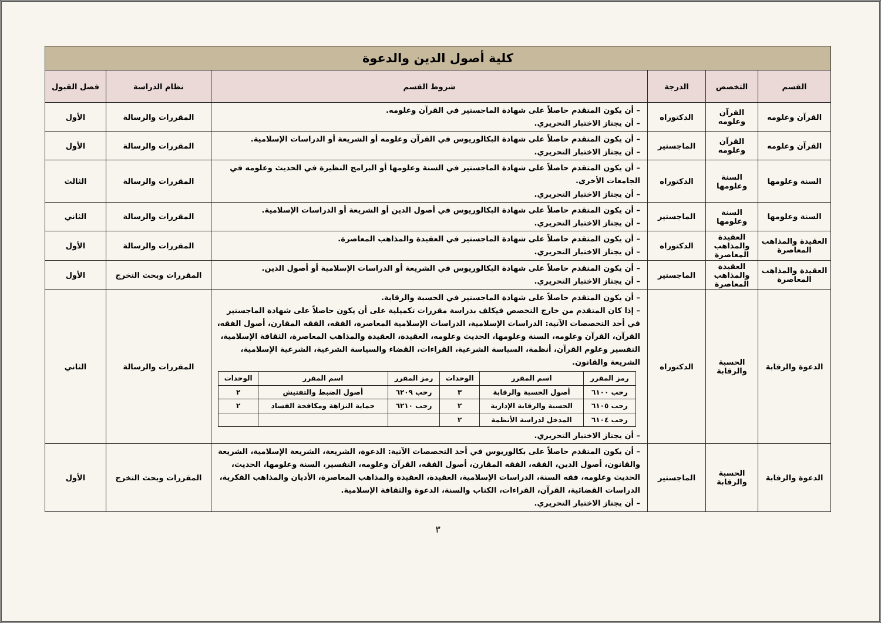| كلية أصول الدين والدعوة | | | | | |
| القسم | التخصص | الدرجة | شروط القسم | نظام الدراسة | فصل القبول |
| القرآن وعلومه | القرآن وعلومه | الدكتوراه | – أن يكون المتقدم حاصلاً على شهادة الماجستير في القرآن وعلومه. – أن يجتاز الاختبار التحريري. | المقررات والرسالة | الأول |
| القرآن وعلومه | القرآن وعلومه | الماجستير | – أن يكون المتقدم حاصلاً على شهادة البكالوريوس في القرآن وعلومه أو الشريعة أو الدراسات الإسلامية. – أن يجتاز الاختبار التحريري. | المقررات والرسالة | الأول |
| السنة وعلومها | السنة وعلومها | الدكتوراه | – أن يكون المتقدم حاصلاً على شهادة الماجستير في السنة وعلومها أو البرامج النظيرة في الحديث وعلومه في الجامعات الأخرى. – أن يجتاز الاختبار التحريري. | المقررات والرسالة | الثالث |
| السنة وعلومها | السنة وعلومها | الماجستير | – أن يكون المتقدم حاصلاً على شهادة البكالوريوس في أصول الدين أو الشريعة أو الدراسات الإسلامية. – أن يجتاز الاختبار التحريري. | المقررات والرسالة | الثاني |
| العقيدة والمذاهب المعاصرة | العقيدة والمذاهب المعاصرة | الدكتوراه | – أن يكون المتقدم حاصلاً على شهادة الماجستير في العقيدة والمذاهب المعاصرة. – أن يجتاز الاختبار التحريري. | المقررات والرسالة | الأول |
| العقيدة والمذاهب المعاصرة | العقيدة والمذاهب المعاصرة | الماجستير | – أن يكون المتقدم حاصلاً على شهادة البكالوريوس في الشريعة أو الدراسات الإسلامية أو أصول الدين. – أن يجتاز الاختبار التحريري. | المقررات وبحث التخرج | الأول |
| الدعوة والرقابة | الحسبة والرقابة | الدكتوراه | – أن يكون المتقدم حاصلاً على شهادة الماجستير في الحسبة والرقابة. – إذا كان المتقدم من خارج التخصص فيكلف بدراسة مقررات تكميلية على أن يكون حاصلاً على شهادة الماجستير في أحد التخصصات الآتية: الدراسات الإسلامية، الدراسات الإسلامية المعاصرة، الفقه، الفقه المقارن، أصول الفقه، القرآن، القرآن وعلومه، السنة وعلومها، الحديث وعلومه، العقيدة، العقيدة والمذاهب المعاصرة، الثقافة الإسلامية، التفسير وعلوم القرآن، أنظمة، السياسة الشرعية، القراءات، القضاء والسياسة الشرعية، الشرعية الإسلامية، الشريعة والقانون. / رمز المقرر / اسم المقرر / الوحدات / رمز المقرر / اسم المقرر / الوحدات / / --- / --- / --- / --- / --- / --- / / رحب ٦١٠٠ / أصول الحسبة والرقابة / ٣ / رحب ٦٢٠٩ / أصول الضبط والتفتيش / ٢ / / رحب ٦١٠٥ / الحسبة والرقابة الإدارية / ٢ / رحب ٦٢١٠ / حماية النزاهة ومكافحة الفساد / ٢ / / رحب ٦١٠٤ / المدخل لدراسة الأنظمة / ٢ / / / / – أن يجتاز الاختبار التحريري. | المقررات والرسالة | الثاني |
| الدعوة والرقابة | الحسبة والرقابة | الماجستير | – أن يكون المتقدم حاصلاً على بكالوريوس في أحد التخصصات الآتية: الدعوة، الشريعة، الشريعة الإسلامية، الشريعة والقانون، أصول الدين، الفقه، الفقه المقارن، أصول الفقه، القرآن وعلومه، التفسير، السنة وعلومها، الحديث، الحديث وعلومه، فقه السنة، الدراسات الإسلامية، العقيدة، العقيدة والمذاهب المعاصرة، الأديان والمذاهب الفكرية، الدراسات القضائية، القرآن، القراءات، الكتاب والسنة، الدعوة والثقافة الإسلامية. – أن يجتاز الاختبار التحريري. | المقررات وبحث التخرج | الأول |
٣